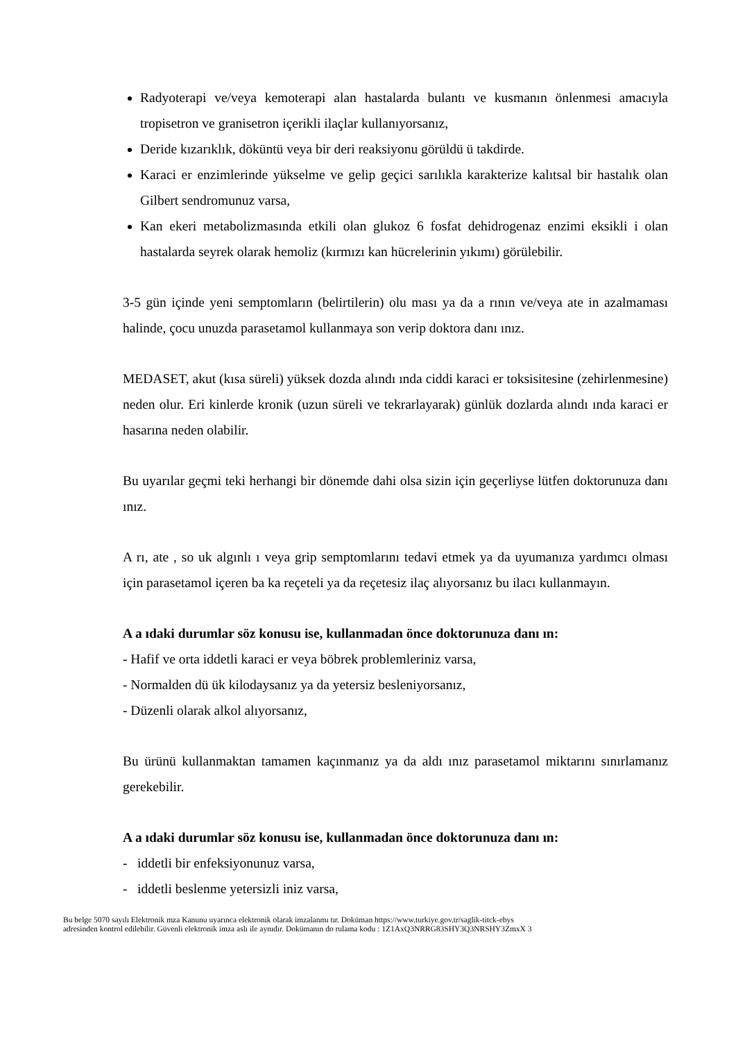Radyoterapi ve/veya kemoterapi alan hastalarda bulantı ve kusmanın önlenmesi amacıyla tropisetron ve granisetron içerikli ilaçlar kullanıyorsanız,
Deride kızarıklık, döküntü veya bir deri reaksiyonu görüldü ü takdirde.
Karaci er enzimlerinde yükselme ve gelip geçici sarılıkla karakterize kalıtsal bir hastalık olan Gilbert sendromunuz varsa,
Kan ekeri metabolizmasında etkili olan glukoz 6 fosfat dehidrogenaz enzimi eksikli i olan hastalarda seyrek olarak hemoliz (kırmızı kan hücrelerinin yıkımı) görülebilir.
3-5 gün içinde yeni semptomların (belirtilerin) olu ması ya da a rının ve/veya ate in azalmaması halinde, çocu unuzda parasetamol kullanmaya son verip doktora danı ınız.
MEDASET, akut (kısa süreli) yüksek dozda alındı ında ciddi karaci er toksisitesine (zehirlenmesine) neden olur. Eri kinlerde kronik (uzun süreli ve tekrarlayarak) günlük dozlarda alındı ında karaci er hasarına neden olabilir.
Bu uyarılar geçmi teki herhangi bir dönemde dahi olsa sizin için geçerliyse lütfen doktorunuza danı ınız.
A rı, ate , so uk algınlı ı veya grip semptomlarını tedavi etmek ya da uyumanıza yardımcı olması için parasetamol içeren ba ka reçeteli ya da reçetesiz ilaç alıyorsanız bu ilacı kullanmayın.
A a ıdaki durumlar söz konusu ise, kullanmadan önce doktorunuza danı ın:
- Hafif ve orta iddetli karaci er veya böbrek problemleriniz varsa,
- Normalden dü ük kilodaysanız ya da yetersiz besleniyorsanız,
- Düzenli olarak alkol alıyorsanız,
Bu ürünü kullanmaktan tamamen kaçınmanız ya da aldı ınız parasetamol miktarını sınırlamanız gerekebilir.
A a ıdaki durumlar söz konusu ise, kullanmadan önce doktorunuza danı ın:
- iddetli bir enfeksiyonunuz varsa,
- iddetli beslenme yetersizli iniz varsa,
Bu belge 5070 sayılı Elektronik mza Kanunu uyarınca elektronik olarak imzalanmı tır. Doküman https://www.turkiye.gov.tr/saglik-titck-ebys
adresinden kontrol edilebilir. Güvenli elektronik imza aslı ile aynıdır. Dokümanın do rulama kodu : 1Z1AxQ3NRRG83SHY3Q3NRSHY3ZmxX 3